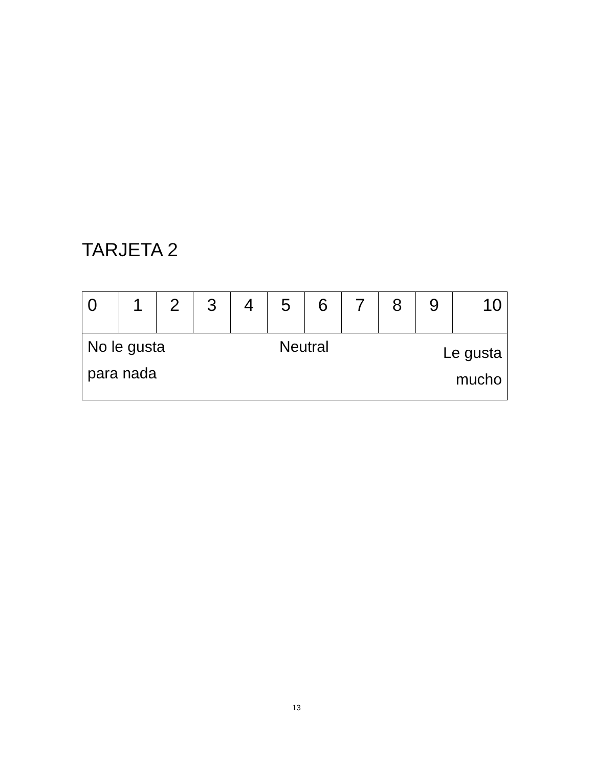TARJETA 2
| 0 | 1 | 2 | 3 | 4 | 5 | 6 | 7 | 8 | 9 | 10 |
| No le gusta para nada Neutral Le gusta mucho | | | | | | | | | | |
13